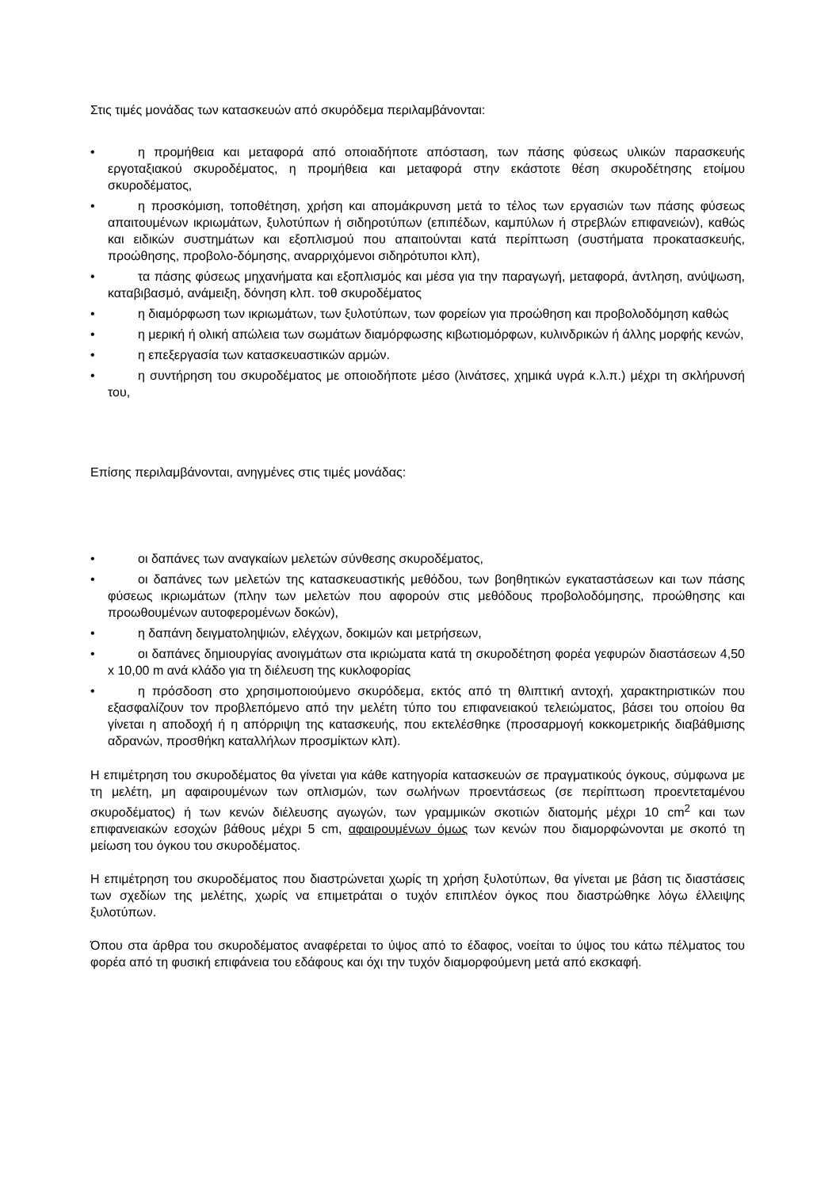Στις τιμές μονάδας των κατασκευών από σκυρόδεμα περιλαμβάνονται:
• η προμήθεια και μεταφορά από οποιαδήποτε απόσταση, των πάσης φύσεως υλικών παρασκευής εργοταξιακού σκυροδέματος, η προμήθεια και μεταφορά στην εκάστοτε θέση σκυροδέτησης ετοίμου σκυροδέματος,
• η προσκόμιση, τοποθέτηση, χρήση και απομάκρυνση μετά το τέλος των εργασιών των πάσης φύσεως απαιτουμένων ικριωμάτων, ξυλοτύπων ή σιδηροτύπων (επιπέδων, καμπύλων ή στρεβλών επιφανειών), καθώς και ειδικών συστημάτων και εξοπλισμού που απαιτούνται κατά περίπτωση (συστήματα προκατασκευής, προώθησης, προβολο-δόμησης, αναρριχόμενοι σιδηρότυποι κλπ),
• τα πάσης φύσεως μηχανήματα και εξοπλισμός και μέσα για την παραγωγή, μεταφορά, άντληση, ανύψωση, καταβιβασμό, ανάμειξη, δόνηση κλπ. τοθ σκυροδέματος
• η διαμόρφωση των ικριωμάτων, των ξυλοτύπων, των φορείων για προώθηση και προβολοδόμηση καθώς
• η μερική ή ολική απώλεια των σωμάτων διαμόρφωσης κιβωτιομόρφων, κυλινδρικών ή άλλης μορφής κενών,
• η επεξεργασία των κατασκευαστικών αρμών.
• η συντήρηση του σκυροδέματος με οποιοδήποτε μέσο (λινάτσες, χημικά υγρά κ.λ.π.) μέχρι τη σκλήρυνσή του,
Επίσης περιλαμβάνονται, ανηγμένες στις τιμές μονάδας:
• οι δαπάνες των αναγκαίων μελετών σύνθεσης σκυροδέματος,
• οι δαπάνες των μελετών της κατασκευαστικής μεθόδου, των βοηθητικών εγκαταστάσεων και των πάσης φύσεως ικριωμάτων (πλην των μελετών που αφορούν στις μεθόδους προβολοδόμησης, προώθησης και προωθουμένων αυτοφερομένων δοκών),
• η δαπάνη δειγματοληψιών, ελέγχων, δοκιμών και μετρήσεων,
• οι δαπάνες δημιουργίας ανοιγμάτων στα ικριώματα κατά τη σκυροδέτηση φορέα γεφυρών διαστάσεων 4,50 x 10,00 m ανά κλάδο για τη διέλευση της κυκλοφορίας
• η πρόσδοση στο χρησιμοποιούμενο σκυρόδεμα, εκτός από τη θλιπτική αντοχή, χαρακτηριστικών που εξασφαλίζουν τον προβλεπόμενο από την μελέτη τύπο του επιφανειακού τελειώματος, βάσει του οποίου θα γίνεται η αποδοχή ή η απόρριψη της κατασκευής, που εκτελέσθηκε (προσαρμογή κοκκομετρικής διαβάθμισης αδρανών, προσθήκη καταλλήλων προσμίκτων κλπ).
Η επιμέτρηση του σκυροδέματος θα γίνεται για κάθε κατηγορία κατασκευών σε πραγματικούς όγκους, σύμφωνα με τη μελέτη, μη αφαιρουμένων των οπλισμών, των σωλήνων προεντάσεως (σε περίπτωση προεντεταμένου σκυροδέματος) ή των κενών διέλευσης αγωγών, των γραμμικών σκοτιών διατομής μέχρι 10 cm<sup>2</sup> και των επιφανειακών εσοχών βάθους μέχρι 5 cm, αφαιρουμένων όμως των κενών που διαμορφώνονται με σκοπό τη μείωση του όγκου του σκυροδέματος.
Η επιμέτρηση του σκυροδέματος που διαστρώνεται χωρίς τη χρήση ξυλοτύπων, θα γίνεται με βάση τις διαστάσεις των σχεδίων της μελέτης, χωρίς να επιμετράται ο τυχόν επιπλέον όγκος που διαστρώθηκε λόγω έλλειψης ξυλοτύπων.
Όπου στα άρθρα του σκυροδέματος αναφέρεται το ύψος από το έδαφος, νοείται το ύψος του κάτω πέλματος του φορέα από τη φυσική επιφάνεια του εδάφους και όχι την τυχόν διαμορφούμενη μετά από εκσκαφή.